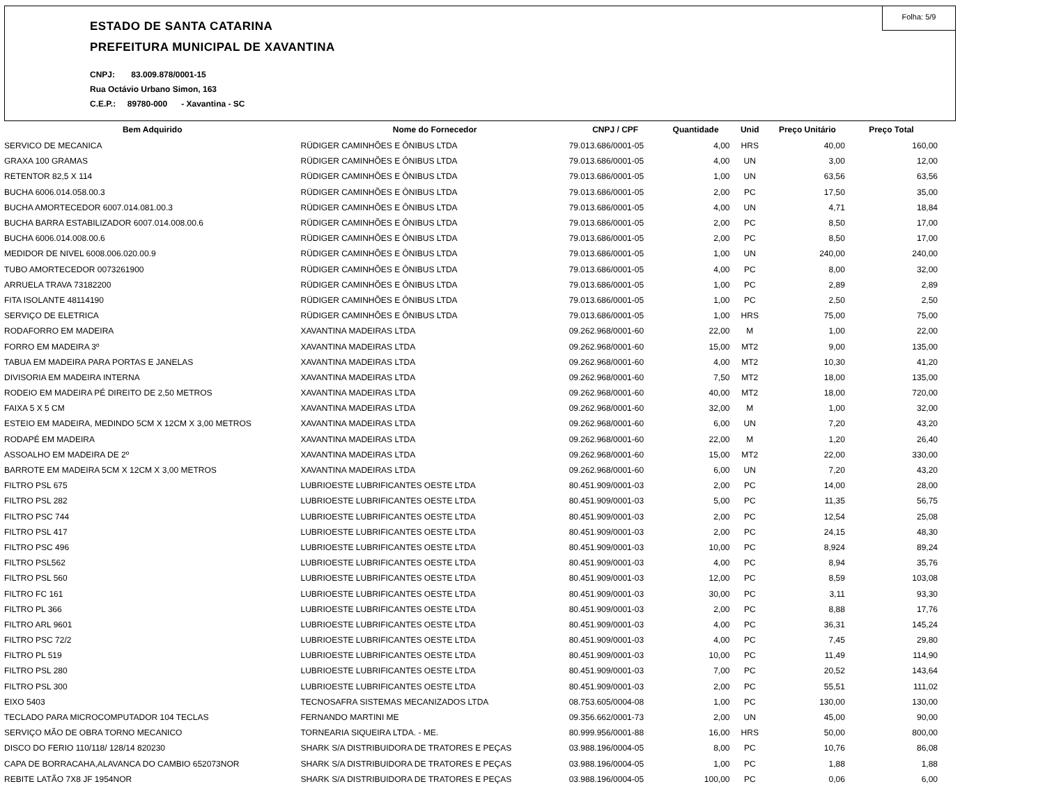Folha: 5/9
ESTADO DE SANTA CATARINA
PREFEITURA MUNICIPAL DE XAVANTINA
CNPJ: 83.009.878/0001-15
Rua Octávio Urbano Simon, 163
C.E.P.: 89780-000 - Xavantina - SC
| Bem Adquirido | Nome do Fornecedor | CNPJ / CPF | Quantidade | Unid | Preço Unitário | Preço Total |
| --- | --- | --- | --- | --- | --- | --- |
| SERVICO DE MECANICA | RÜDIGER CAMINHÕES E ÔNIBUS LTDA | 79.013.686/0001-05 | 4,00 | HRS | 40,00 | 160,00 |
| GRAXA 100 GRAMAS | RÜDIGER CAMINHÕES E ÔNIBUS LTDA | 79.013.686/0001-05 | 4,00 | UN | 3,00 | 12,00 |
| RETENTOR 82,5 X 114 | RÜDIGER CAMINHÕES E ÔNIBUS LTDA | 79.013.686/0001-05 | 1,00 | UN | 63,56 | 63,56 |
| BUCHA 6006.014.058.00.3 | RÜDIGER CAMINHÕES E ÔNIBUS LTDA | 79.013.686/0001-05 | 2,00 | PC | 17,50 | 35,00 |
| BUCHA AMORTECEDOR 6007.014.081.00.3 | RÜDIGER CAMINHÕES E ÔNIBUS LTDA | 79.013.686/0001-05 | 4,00 | UN | 4,71 | 18,84 |
| BUCHA BARRA ESTABILIZADOR 6007.014.008.00.6 | RÜDIGER CAMINHÕES E ÔNIBUS LTDA | 79.013.686/0001-05 | 2,00 | PC | 8,50 | 17,00 |
| BUCHA 6006.014.008.00.6 | RÜDIGER CAMINHÕES E ÔNIBUS LTDA | 79.013.686/0001-05 | 2,00 | PC | 8,50 | 17,00 |
| MEDIDOR DE NIVEL 6008.006.020.00.9 | RÜDIGER CAMINHÕES E ÔNIBUS LTDA | 79.013.686/0001-05 | 1,00 | UN | 240,00 | 240,00 |
| TUBO AMORTECEDOR 0073261900 | RÜDIGER CAMINHÕES E ÔNIBUS LTDA | 79.013.686/0001-05 | 4,00 | PC | 8,00 | 32,00 |
| ARRUELA TRAVA 73182200 | RÜDIGER CAMINHÕES E ÔNIBUS LTDA | 79.013.686/0001-05 | 1,00 | PC | 2,89 | 2,89 |
| FITA ISOLANTE 48114190 | RÜDIGER CAMINHÕES E ÔNIBUS LTDA | 79.013.686/0001-05 | 1,00 | PC | 2,50 | 2,50 |
| SERVIÇO DE ELETRICA | RÜDIGER CAMINHÕES E ÔNIBUS LTDA | 79.013.686/0001-05 | 1,00 | HRS | 75,00 | 75,00 |
| RODAFORRO EM MADEIRA | XAVANTINA MADEIRAS LTDA | 09.262.968/0001-60 | 22,00 | M | 1,00 | 22,00 |
| FORRO EM MADEIRA 3º | XAVANTINA MADEIRAS LTDA | 09.262.968/0001-60 | 15,00 | MT2 | 9,00 | 135,00 |
| TABUA EM MADEIRA PARA PORTAS E JANELAS | XAVANTINA MADEIRAS LTDA | 09.262.968/0001-60 | 4,00 | MT2 | 10,30 | 41,20 |
| DIVISORIA EM MADEIRA INTERNA | XAVANTINA MADEIRAS LTDA | 09.262.968/0001-60 | 7,50 | MT2 | 18,00 | 135,00 |
| RODEIO EM MADEIRA PÉ DIREITO DE 2,50 METROS | XAVANTINA MADEIRAS LTDA | 09.262.968/0001-60 | 40,00 | MT2 | 18,00 | 720,00 |
| FAIXA 5 X 5 CM | XAVANTINA MADEIRAS LTDA | 09.262.968/0001-60 | 32,00 | M | 1,00 | 32,00 |
| ESTEIO EM MADEIRA, MEDINDO 5CM X 12CM X 3,00 METROS | XAVANTINA MADEIRAS LTDA | 09.262.968/0001-60 | 6,00 | UN | 7,20 | 43,20 |
| RODAPÉ EM MADEIRA | XAVANTINA MADEIRAS LTDA | 09.262.968/0001-60 | 22,00 | M | 1,20 | 26,40 |
| ASSOALHO EM MADEIRA DE 2º | XAVANTINA MADEIRAS LTDA | 09.262.968/0001-60 | 15,00 | MT2 | 22,00 | 330,00 |
| BARROTE EM MADEIRA 5CM X 12CM X 3,00 METROS | XAVANTINA MADEIRAS LTDA | 09.262.968/0001-60 | 6,00 | UN | 7,20 | 43,20 |
| FILTRO PSL 675 | LUBRIOESTE LUBRIFICANTES OESTE LTDA | 80.451.909/0001-03 | 2,00 | PC | 14,00 | 28,00 |
| FILTRO PSL 282 | LUBRIOESTE LUBRIFICANTES OESTE LTDA | 80.451.909/0001-03 | 5,00 | PC | 11,35 | 56,75 |
| FILTRO PSC 744 | LUBRIOESTE LUBRIFICANTES OESTE LTDA | 80.451.909/0001-03 | 2,00 | PC | 12,54 | 25,08 |
| FILTRO PSL 417 | LUBRIOESTE LUBRIFICANTES OESTE LTDA | 80.451.909/0001-03 | 2,00 | PC | 24,15 | 48,30 |
| FILTRO PSC 496 | LUBRIOESTE LUBRIFICANTES OESTE LTDA | 80.451.909/0001-03 | 10,00 | PC | 8,924 | 89,24 |
| FILTRO PSL562 | LUBRIOESTE LUBRIFICANTES OESTE LTDA | 80.451.909/0001-03 | 4,00 | PC | 8,94 | 35,76 |
| FILTRO PSL 560 | LUBRIOESTE LUBRIFICANTES OESTE LTDA | 80.451.909/0001-03 | 12,00 | PC | 8,59 | 103,08 |
| FILTRO FC 161 | LUBRIOESTE LUBRIFICANTES OESTE LTDA | 80.451.909/0001-03 | 30,00 | PC | 3,11 | 93,30 |
| FILTRO PL 366 | LUBRIOESTE LUBRIFICANTES OESTE LTDA | 80.451.909/0001-03 | 2,00 | PC | 8,88 | 17,76 |
| FILTRO ARL 9601 | LUBRIOESTE LUBRIFICANTES OESTE LTDA | 80.451.909/0001-03 | 4,00 | PC | 36,31 | 145,24 |
| FILTRO PSC 72/2 | LUBRIOESTE LUBRIFICANTES OESTE LTDA | 80.451.909/0001-03 | 4,00 | PC | 7,45 | 29,80 |
| FILTRO PL 519 | LUBRIOESTE LUBRIFICANTES OESTE LTDA | 80.451.909/0001-03 | 10,00 | PC | 11,49 | 114,90 |
| FILTRO PSL 280 | LUBRIOESTE LUBRIFICANTES OESTE LTDA | 80.451.909/0001-03 | 7,00 | PC | 20,52 | 143,64 |
| FILTRO PSL 300 | LUBRIOESTE LUBRIFICANTES OESTE LTDA | 80.451.909/0001-03 | 2,00 | PC | 55,51 | 111,02 |
| EIXO 5403 | TECNOSAFRA SISTEMAS MECANIZADOS LTDA | 08.753.605/0004-08 | 1,00 | PC | 130,00 | 130,00 |
| TECLADO PARA MICROCOMPUTADOR 104 TECLAS | FERNANDO MARTINI ME | 09.356.662/0001-73 | 2,00 | UN | 45,00 | 90,00 |
| SERVIÇO MÃO DE OBRA TORNO MECANICO | TORNEARIA SIQUEIRA LTDA. - ME. | 80.999.956/0001-88 | 16,00 | HRS | 50,00 | 800,00 |
| DISCO DO FERIO 110/118/ 128/14 820230 | SHARK S/A DISTRIBUIDORA DE TRATORES E PEÇAS | 03.988.196/0004-05 | 8,00 | PC | 10,76 | 86,08 |
| CAPA DE BORRACAHA,ALAVANCA DO CAMBIO 652073NOR | SHARK S/A DISTRIBUIDORA DE TRATORES E PEÇAS | 03.988.196/0004-05 | 1,00 | PC | 1,88 | 1,88 |
| REBITE LATÃO 7X8 JF 1954NOR | SHARK S/A DISTRIBUIDORA DE TRATORES E PEÇAS | 03.988.196/0004-05 | 100,00 | PC | 0,06 | 6,00 |